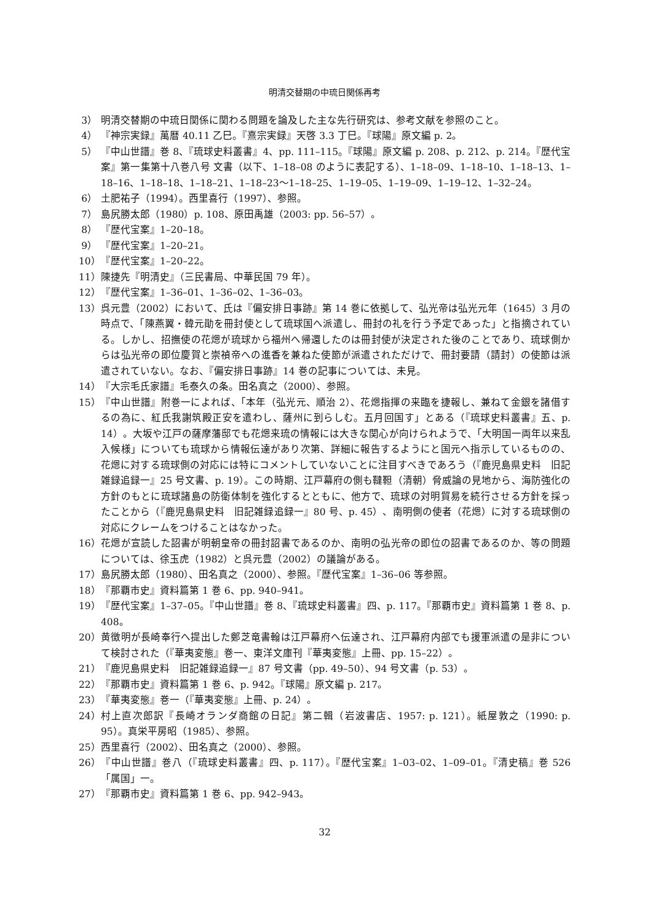明清交替期の中琉日関係再考
3） 明清交替期の中琉日関係に関わる問題を論及した主な先行研究は、参考文献を参照のこと。
4） 『神宗実録』萬暦 40.11 乙巳。『熹宗実録』天啓 3.3 丁巳。『球陽』原文編 p. 2。
5） 『中山世譜』巻 8、『琉球史料叢書』4、pp. 111–115。『球陽』原文編 p. 208、p. 212、p. 214。『歴代宝案』第一集第十八巻八号 文書（以下、1–18–08 のように表記する）、1–18–09、1–18–10、1–18–13、1–18–16、1–18–18、1–18–21、1–18–23〜1–18–25、1–19–05、1–19–09、1–19–12、1–32–24。
6） 土肥祐子（1994）。西里喜行（1997）、参照。
7） 島尻勝太郎（1980）p. 108、原田禹雄（2003: pp. 56–57）。
8） 『歴代宝案』1–20–18。
9） 『歴代宝案』1–20–21。
10） 『歴代宝案』1–20–22。
11） 陳捷先『明清史』（三民書局、中華民国 79 年）。
12） 『歴代宝案』1–36–01、1–36–02、1–36–03。
13） 呉元豊（2002）において、氏は『偏安排日事跡』第 14 巻に依拠して、弘光帝は弘光元年（1645）3 月の時点で、「陳燕翼・韓元勛を冊封使として琉球国へ派遣し、冊封の礼を行う予定であった」と指摘されている。しかし、招撫使の花煾が琉球から福州へ帰還したのは冊封使が決定された後のことであり、琉球側からは弘光帝の即位慶賀と崇禎帝への進香を兼ねた使節が派遣されただけで、冊封要請（請封）の使節は派遣されていない。なお、『偏安排日事跡』14 巻の記事については、未見。
14） 『大宗毛氏家譜』毛泰久の条。田名真之（2000）、参照。
15） 『中山世譜』附巻一によれば、「本年（弘光元、順治 2）、花煾指揮の来臨を捷報し、兼ねて金銀を諸借するの為に、紅氏我謝筑殿正安を遣わし、薩州に到らしむ。五月回国す」とある（『琉球史料叢書』五、p. 14）。大坂や江戸の薩摩藩邸でも花煾来琉の情報には大きな関心が向けられようで、「大明国一両年以来乱入候様」についても琉球から情報伝達があり次第、詳細に報告するようにと国元へ指示しているものの、花煾に対する琉球側の対応には特にコメントしていないことに注目すべきであろう（『鹿児島県史料　旧記雑録追録一』25 号文書、p. 19）。この時期、江戸幕府の側も韃靼（清朝）脅威論の見地から、海防強化の方針のもとに琉球諸島の防衛体制を強化するとともに、他方で、琉球の対明貿易を続行させる方針を採ったことから（『鹿児島県史料　旧記雑録追録一』80 号、p. 45）、南明側の使者（花煾）に対する琉球側の対応にクレームをつけることはなかった。
16） 花煾が宣読した詔書が明朝皇帝の冊封詔書であるのか、南明の弘光帝の即位の詔書であるのか、等の問題については、徐玉虎（1982）と呉元豊（2002）の議論がある。
17） 島尻勝太郎（1980）、田名真之（2000）、参照。『歴代宝案』1–36–06 等参照。
18） 『那覇市史』資料篇第 1 巻 6、pp. 940–941。
19） 『歴代宝案』1–37–05。『中山世譜』巻 8、『琉球史料叢書』四、p. 117。『那覇市史』資料篇第 1 巻 8、p. 408。
20） 黄徴明が長崎奉行へ提出した鄭芝竜書翰は江戸幕府へ伝達され、江戸幕府内部でも援軍派遣の是非について検討された（『華夷変態』巻一、東洋文庫刊『華夷変態』上冊、pp. 15–22）。
21） 『鹿児島県史料　旧記雑録追録一』87 号文書（pp. 49–50）、94 号文書（p. 53）。
22） 『那覇市史』資料篇第 1 巻 6、p. 942。『球陽』原文編 p. 217。
23） 『華夷変態』巻一（『華夷変態』上冊、p. 24）。
24） 村上直次郎訳『長崎オランダ商館の日記』第二輯（岩波書店、1957: p. 121）。紙屋敦之（1990: p. 95）。真栄平房昭（1985）、参照。
25） 西里喜行（2002）、田名真之（2000）、参照。
26） 『中山世譜』巻八（『琉球史料叢書』四、p. 117）。『歴代宝案』1–03–02、1–09–01。『清史稿』巻 526「属国」一。
27） 『那覇市史』資料篇第 1 巻 6、pp. 942–943。
32